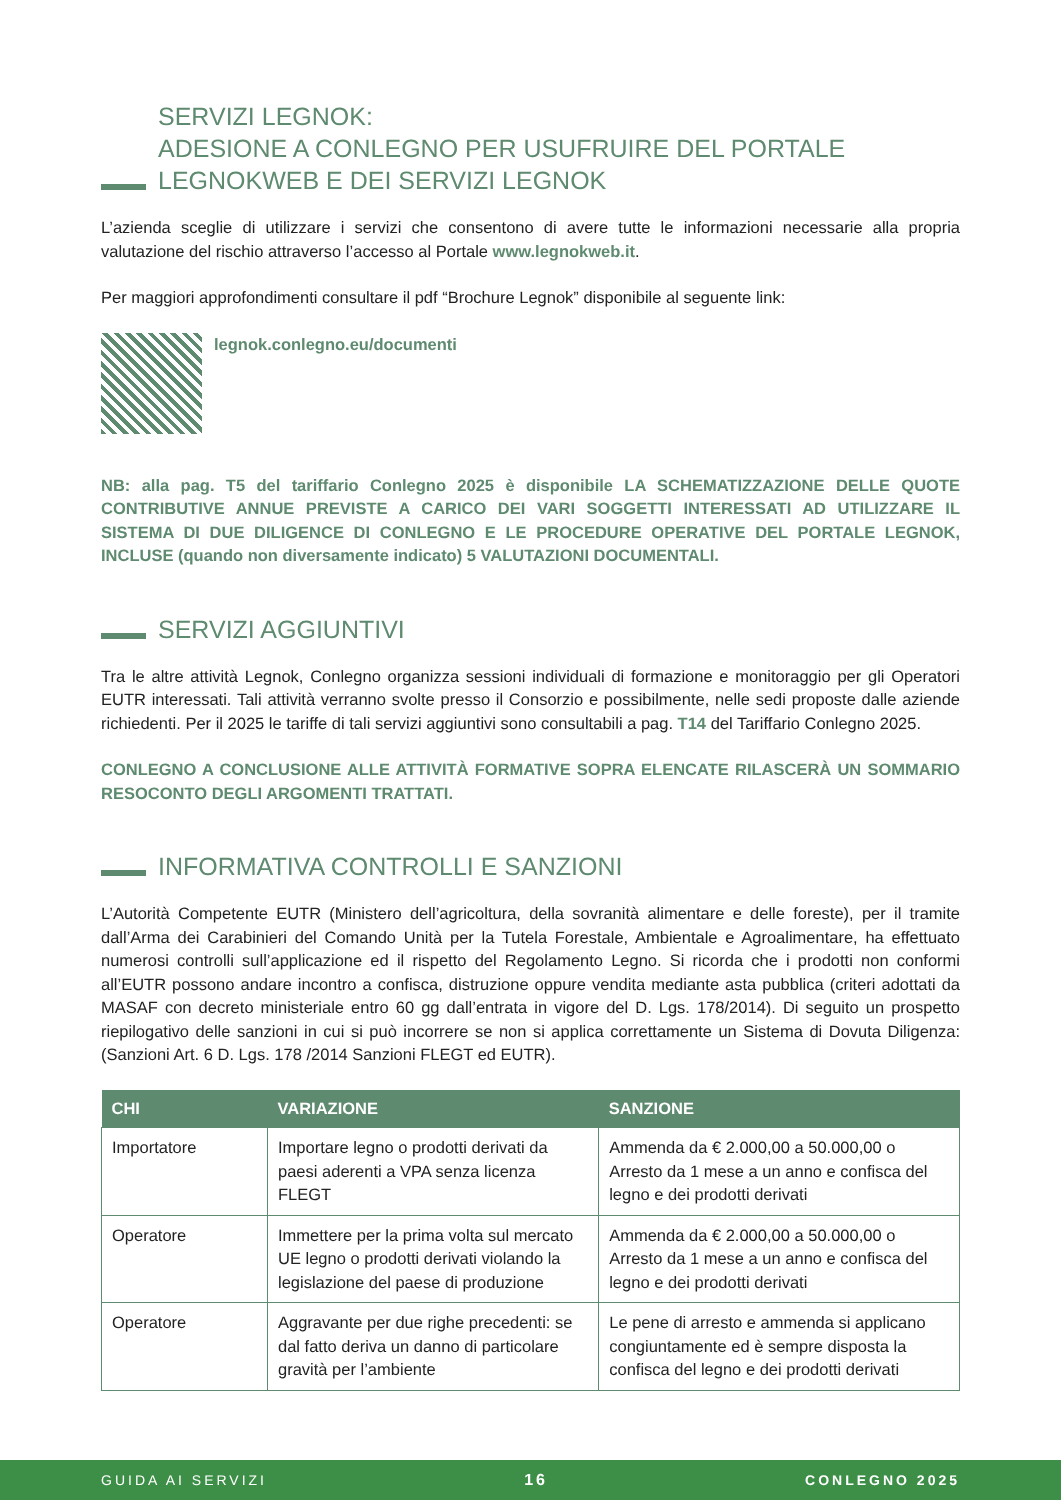SERVIZI LEGNOK:
ADESIONE A CONLEGNO PER USUFRUIRE DEL PORTALE
LEGNOKWEB E DEI SERVIZI LEGNOK
L’azienda sceglie di utilizzare i servizi che consentono di avere tutte le informazioni necessarie alla propria valutazione del rischio attraverso l’accesso al Portale www.legnokweb.it.
Per maggiori approfondimenti consultare il pdf “Brochure Legnok” disponibile al seguente link:
legnok.conlegno.eu/documenti
NB: alla pag. T5 del tariffario Conlegno 2025 è disponibile LA SCHEMATIZZAZIONE DELLE QUOTE CONTRIBUTIVE ANNUE PREVISTE A CARICO DEI VARI SOGGETTI INTERESSATI AD UTILIZZARE IL SISTEMA DI DUE DILIGENCE DI CONLEGNO E LE PROCEDURE OPERATIVE DEL PORTALE LEGNOK, INCLUSE (quando non diversamente indicato) 5 VALUTAZIONI DOCUMENTALI.
SERVIZI AGGIUNTIVI
Tra le altre attività Legnok, Conlegno organizza sessioni individuali di formazione e monitoraggio per gli Operatori EUTR interessati. Tali attività verranno svolte presso il Consorzio e possibilmente, nelle sedi proposte dalle aziende richiedenti. Per il 2025 le tariffe di tali servizi aggiuntivi sono consultabili a pag. T14 del Tariffario Conlegno 2025.
CONLEGNO A CONCLUSIONE ALLE ATTIVITÀ FORMATIVE SOPRA ELENCATE RILASCERÀ UN SOMMARIO RESOCONTO DEGLI ARGOMENTI TRATTATI.
INFORMATIVA CONTROLLI E SANZIONI
L’Autorità Competente EUTR (Ministero dell’agricoltura, della sovranità alimentare e delle foreste), per il tramite dall’Arma dei Carabinieri del Comando Unità per la Tutela Forestale, Ambientale e Agroalimentare, ha effettuato numerosi controlli sull’applicazione ed il rispetto del Regolamento Legno. Si ricorda che i prodotti non conformi all’EUTR possono andare incontro a confisca, distruzione oppure vendita mediante asta pubblica (criteri adottati da MASAF con decreto ministeriale entro 60 gg dall’entrata in vigore del D. Lgs. 178/2014). Di seguito un prospetto riepilogativo delle sanzioni in cui si può incorrere se non si applica correttamente un Sistema di Dovuta Diligenza: (Sanzioni Art. 6 D. Lgs. 178 /2014 Sanzioni FLEGT ed EUTR).
| CHI | VARIAZIONE | SANZIONE |
| --- | --- | --- |
| Importatore | Importare legno o prodotti derivati da paesi aderenti a VPA senza licenza FLEGT | Ammenda da € 2.000,00 a 50.000,00 o Arresto da 1 mese a un anno e confisca del legno e dei prodotti derivati |
| Operatore | Immettere per la prima volta sul mercato UE legno o prodotti derivati violando la legislazione del paese di produzione | Ammenda da € 2.000,00 a 50.000,00 o Arresto da 1 mese a un anno e confisca del legno e dei prodotti derivati |
| Operatore | Aggravante per due righe precedenti: se dal fatto deriva un danno di particolare gravità per l’ambiente | Le pene di arresto e ammenda si applicano congiuntamente ed è sempre disposta la confisca del legno e dei prodotti derivati |
GUIDA AI SERVIZI 16 CONLEGNO 2025